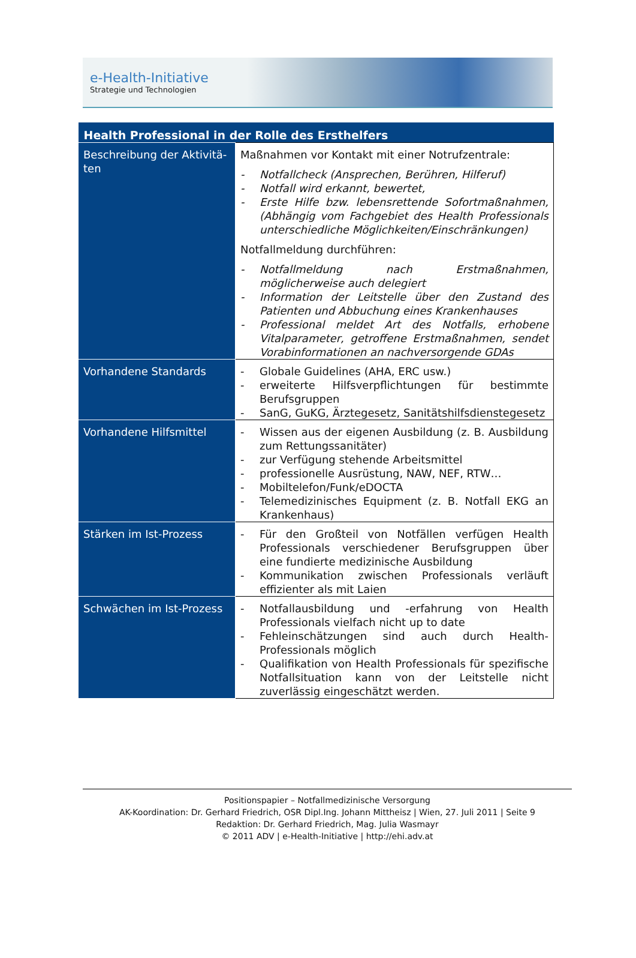e-Health-Initiative
Strategie und Technologien
| Health Professional in der Rolle des Ersthelfers | |
| --- | --- |
| Beschreibung der Aktivitä-ten | Maßnahmen vor Kontakt mit einer Notrufzentrale: - Notfallcheck (Ansprechen, Berühren, Hilferuf) - Notfall wird erkannt, bewertet, - Erste Hilfe bzw. lebensrettende Sofortmaßnahmen, (Abhängig vom Fachgebiet des Health Professionals unterschiedliche Möglichkeiten/Einschränkungen) Notfallmeldung durchführen: - Notfallmeldung nach Erstmaßnahmen, möglicherweise auch delegiert - Information der Leitstelle über den Zustand des Patienten und Abbuchung eines Krankenhauses - Professional meldet Art des Notfalls, erhobene Vitalparameter, getroffene Erstmaßnahmen, sendet Vorabinformationen an nachversorgende GDAs |
| Vorhandene Standards | - Globale Guidelines (AHA, ERC usw.) - erweiterte Hilfsverpflichtungen für bestimmte Berufsgruppen - SanG, GuKG, Ärztegesetz, Sanitätshilfsdienstegesetz |
| Vorhandene Hilfsmittel | - Wissen aus der eigenen Ausbildung (z. B. Ausbildung zum Rettungssanitäter) - zur Verfügung stehende Arbeitsmittel - professionelle Ausrüstung, NAW, NEF, RTW… - Mobiltelefon/Funk/eDOCTA - Telemedizinisches Equipment (z. B. Notfall EKG an Krankenhaus) |
| Stärken im Ist-Prozess | - Für den Großteil von Notfällen verfügen Health Professionals verschiedener Berufsgruppen über eine fundierte medizinische Ausbildung - Kommunikation zwischen Professionals verläuft effizienter als mit Laien |
| Schwächen im Ist-Prozess | - Notfallausbildung und -erfahrung von Health Professionals vielfach nicht up to date - Fehleinschätzungen sind auch durch Health-Professionals möglich - Qualifikation von Health Professionals für spezifische Notfallsituation kann von der Leitstelle nicht zuverlässig eingeschätzt werden. |
Positionspapier – Notfallmedizinische Versorgung
AK-Koordination: Dr. Gerhard Friedrich, OSR Dipl.Ing. Johann Mittheisz | Wien, 27. Juli 2011 | Seite 9
Redaktion: Dr. Gerhard Friedrich, Mag. Julia Wasmayr
© 2011 ADV | e-Health-Initiative | http://ehi.adv.at